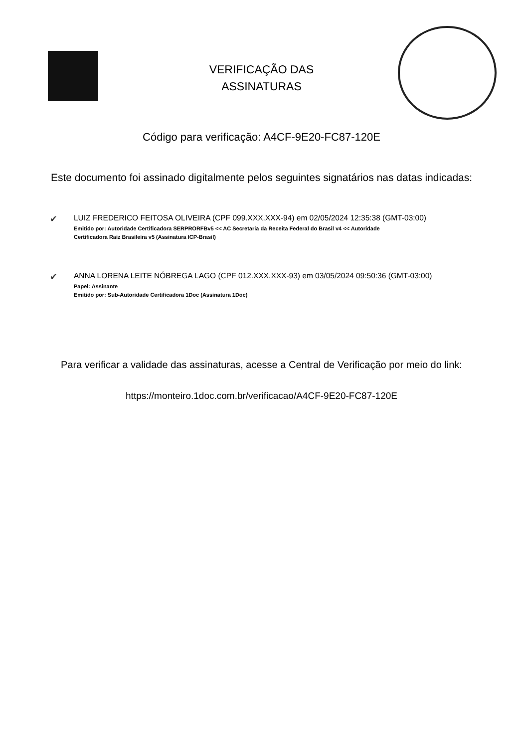VERIFICAÇÃO DAS
ASSINATURAS
Código para verificação: A4CF-9E20-FC87-120E
Este documento foi assinado digitalmente pelos seguintes signatários nas datas indicadas:
✔
LUIZ FREDERICO FEITOSA OLIVEIRA (CPF 099.XXX.XXX-94) em 02/05/2024 12:35:38 (GMT-03:00)
Emitido por: Autoridade Certificadora SERPRORFBv5 << AC Secretaria da Receita Federal do Brasil v4 << Autoridade
Certificadora Raiz Brasileira v5 (Assinatura ICP-Brasil)
✔
ANNA LORENA LEITE NÓBREGA LAGO (CPF 012.XXX.XXX-93) em 03/05/2024 09:50:36 (GMT-03:00)
Papel: Assinante
Emitido por: Sub-Autoridade Certificadora 1Doc (Assinatura 1Doc)
Para verificar a validade das assinaturas, acesse a Central de Verificação por meio do link:
https://monteiro.1doc.com.br/verificacao/A4CF-9E20-FC87-120E